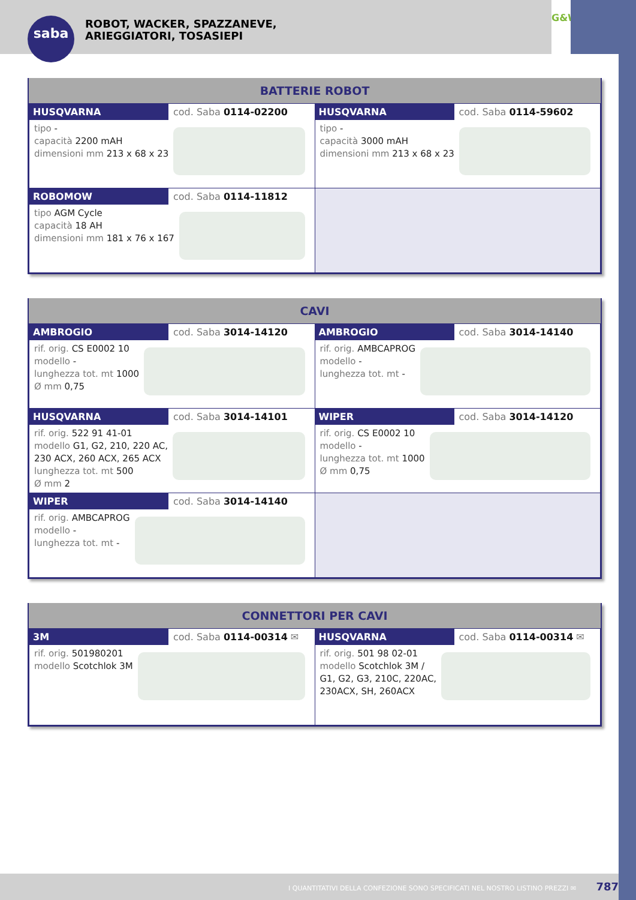saba
ROBOT, WACKER, SPAZZANEVE,
ARIEGGIATORI, TOSASIEPI
G&W
BATTERIE ROBOT
| HUSQVARNA cod. Saba 0114-02200 tipo - capacità 2200 mAH dimensioni mm 213 x 68 x 23 | HUSQVARNA cod. Saba 0114-59602 tipo - capacità 3000 mAH dimensioni mm 213 x 68 x 23 |
| ROBOMOW cod. Saba 0114-11812 tipo AGM Cycle capacità 18 AH dimensioni mm 181 x 76 x 167 | |
CAVI
| AMBROGIO cod. Saba 3014-14120 rif. orig. CS E0002 10 modello - lunghezza tot. mt 1000 Ø mm 0,75 | AMBROGIO cod. Saba 3014-14140 rif. orig. AMBCAPROG modello - lunghezza tot. mt - |
| HUSQVARNA cod. Saba 3014-14101 rif. orig. 522 91 41-01 modello G1, G2, 210, 220 AC, 230 ACX, 260 ACX, 265 ACX lunghezza tot. mt 500 Ø mm 2 | WIPER cod. Saba 3014-14120 rif. orig. CS E0002 10 modello - lunghezza tot. mt 1000 Ø mm 0,75 |
| WIPER cod. Saba 3014-14140 rif. orig. AMBCAPROG modello - lunghezza tot. mt - | |
CONNETTORI PER CAVI
| 3M cod. Saba 0114-00314 ✉ rif. orig. 501980201 modello Scotchlok 3M | HUSQVARNA cod. Saba 0114-00314 ✉ rif. orig. 501 98 02-01 modello Scotchlok 3M / G1, G2, G3, 210C, 220AC, 230ACX, SH, 260ACX |
I QUANTITATIVI DELLA CONFEZIONE SONO SPECIFICATI NEL NOSTRO LISTINO PREZZI ✉ 787